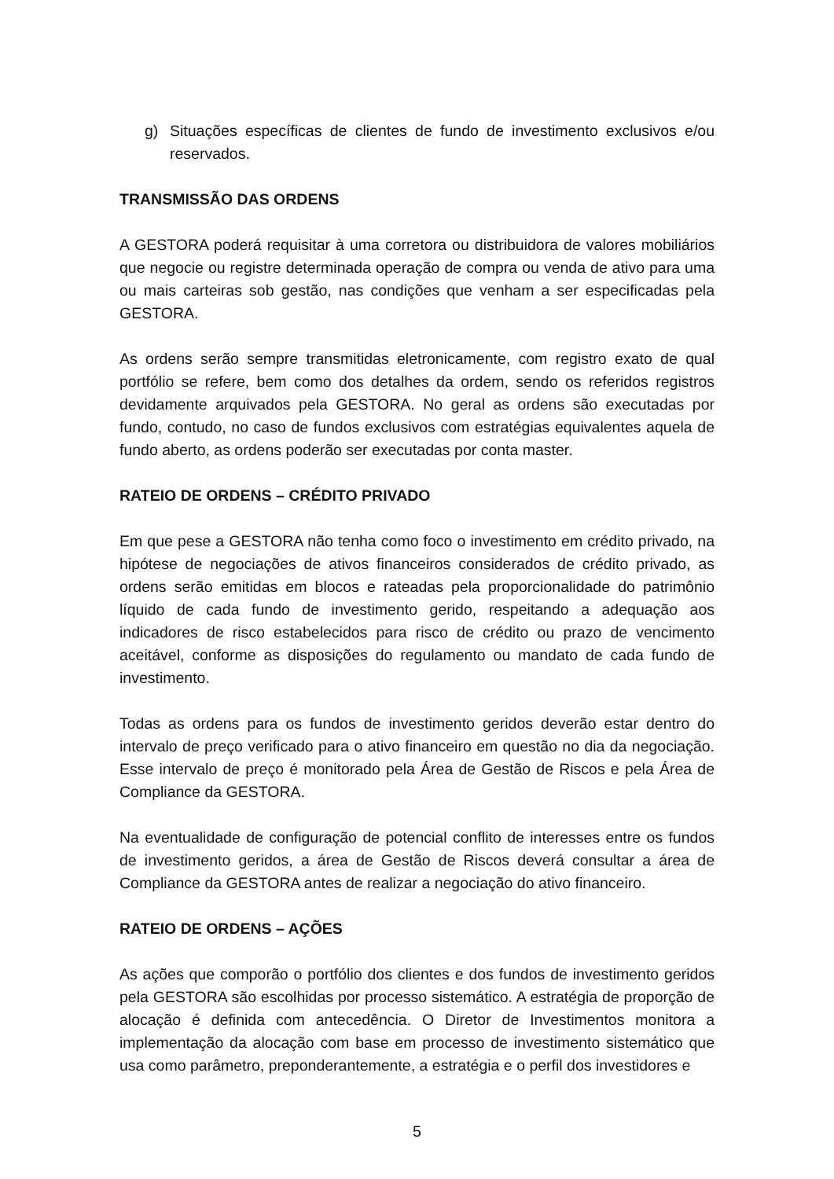g) Situações específicas de clientes de fundo de investimento exclusivos e/ou reservados.
TRANSMISSÃO DAS ORDENS
A GESTORA poderá requisitar à uma corretora ou distribuidora de valores mobiliários que negocie ou registre determinada operação de compra ou venda de ativo para uma ou mais carteiras sob gestão, nas condições que venham a ser especificadas pela GESTORA.
As ordens serão sempre transmitidas eletronicamente, com registro exato de qual portfólio se refere, bem como dos detalhes da ordem, sendo os referidos registros devidamente arquivados pela GESTORA. No geral as ordens são executadas por fundo, contudo, no caso de fundos exclusivos com estratégias equivalentes aquela de fundo aberto, as ordens poderão ser executadas por conta master.
RATEIO DE ORDENS – CRÉDITO PRIVADO
Em que pese a GESTORA não tenha como foco o investimento em crédito privado, na hipótese de negociações de ativos financeiros considerados de crédito privado, as ordens serão emitidas em blocos e rateadas pela proporcionalidade do patrimônio líquido de cada fundo de investimento gerido, respeitando a adequação aos indicadores de risco estabelecidos para risco de crédito ou prazo de vencimento aceitável, conforme as disposições do regulamento ou mandato de cada fundo de investimento.
Todas as ordens para os fundos de investimento geridos deverão estar dentro do intervalo de preço verificado para o ativo financeiro em questão no dia da negociação. Esse intervalo de preço é monitorado pela Área de Gestão de Riscos e pela Área de Compliance da GESTORA.
Na eventualidade de configuração de potencial conflito de interesses entre os fundos de investimento geridos, a área de Gestão de Riscos deverá consultar a área de Compliance da GESTORA antes de realizar a negociação do ativo financeiro.
RATEIO DE ORDENS – AÇÕES
As ações que comporão o portfólio dos clientes e dos fundos de investimento geridos pela GESTORA são escolhidas por processo sistemático. A estratégia de proporção de alocação é definida com antecedência. O Diretor de Investimentos monitora a implementação da alocação com base em processo de investimento sistemático que usa como parâmetro, preponderantemente, a estratégia e o perfil dos investidores e
5